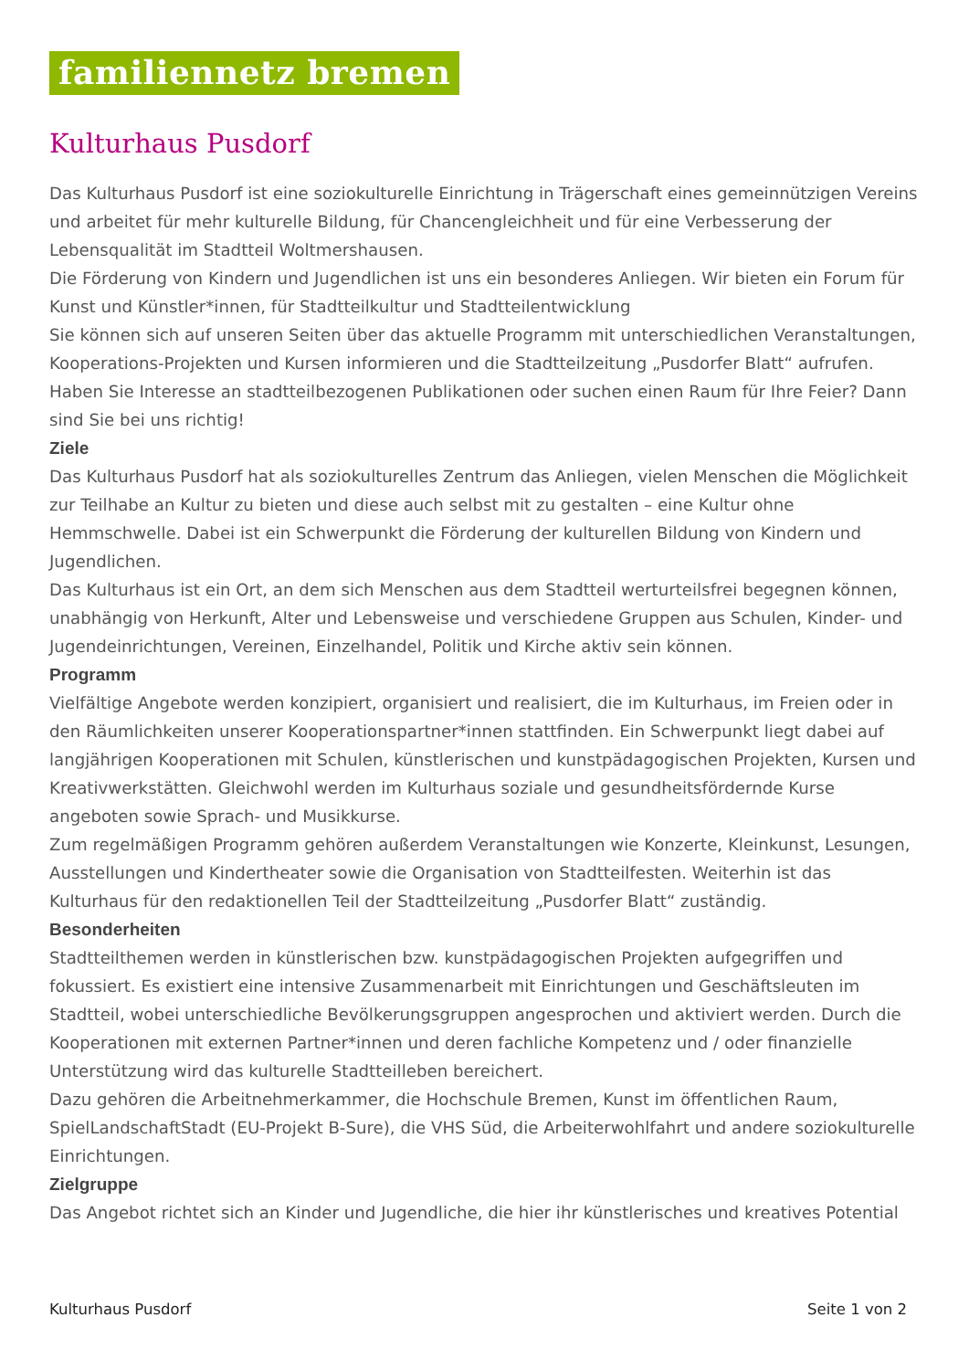familiennetz bremen
Kulturhaus Pusdorf
Das Kulturhaus Pusdorf ist eine soziokulturelle Einrichtung in Trägerschaft eines gemeinnützigen Vereins und arbeitet für mehr kulturelle Bildung, für Chancengleichheit und für eine Verbesserung der Lebensqualität im Stadtteil Woltmershausen.
Die Förderung von Kindern und Jugendlichen ist uns ein besonderes Anliegen. Wir bieten ein Forum für Kunst und Künstler*innen, für Stadtteilkultur und Stadtteilentwicklung
Sie können sich auf unseren Seiten über das aktuelle Programm mit unterschiedlichen Veranstaltungen, Kooperations-Projekten und Kursen informieren und die Stadtteilzeitung „Pusdorfer Blatt“ aufrufen. Haben Sie Interesse an stadtteilbezogenen Publikationen oder suchen einen Raum für Ihre Feier? Dann sind Sie bei uns richtig!
Ziele
Das Kulturhaus Pusdorf hat als soziokulturelles Zentrum das Anliegen, vielen Menschen die Möglichkeit zur Teilhabe an Kultur zu bieten und diese auch selbst mit zu gestalten – eine Kultur ohne Hemmschwelle. Dabei ist ein Schwerpunkt die Förderung der kulturellen Bildung von Kindern und Jugendlichen.
Das Kulturhaus ist ein Ort, an dem sich Menschen aus dem Stadtteil werturteilsfrei begegnen können, unabhängig von Herkunft, Alter und Lebensweise und verschiedene Gruppen aus Schulen, Kinder- und Jugendeinrichtungen, Vereinen, Einzelhandel, Politik und Kirche aktiv sein können.
Programm
Vielfältige Angebote werden konzipiert, organisiert und realisiert, die im Kulturhaus, im Freien oder in den Räumlichkeiten unserer Kooperationspartner*innen stattfinden. Ein Schwerpunkt liegt dabei auf langjährigen Kooperationen mit Schulen, künstlerischen und kunstpädagogischen Projekten, Kursen und Kreativwerkstätten. Gleichwohl werden im Kulturhaus soziale und gesundheitsfördernde Kurse angeboten sowie Sprach- und Musikkurse.
Zum regelmäßigen Programm gehören außerdem Veranstaltungen wie Konzerte, Kleinkunst, Lesungen, Ausstellungen und Kindertheater sowie die Organisation von Stadtteilfesten. Weiterhin ist das Kulturhaus für den redaktionellen Teil der Stadtteilzeitung „Pusdorfer Blatt“ zuständig.
Besonderheiten
Stadtteilthemen werden in künstlerischen bzw. kunstpädagogischen Projekten aufgegriffen und fokussiert. Es existiert eine intensive Zusammenarbeit mit Einrichtungen und Geschäftsleuten im Stadtteil, wobei unterschiedliche Bevölkerungsgruppen angesprochen und aktiviert werden. Durch die Kooperationen mit externen Partner*innen und deren fachliche Kompetenz und / oder finanzielle Unterstützung wird das kulturelle Stadtteilleben bereichert.
Dazu gehören die Arbeitnehmerkammer, die Hochschule Bremen, Kunst im öffentlichen Raum, SpielLandschaftStadt (EU-Projekt B-Sure), die VHS Süd, die Arbeiterwohlfahrt und andere soziokulturelle Einrichtungen.
Zielgruppe
Das Angebot richtet sich an Kinder und Jugendliche, die hier ihr künstlerisches und kreatives Potential
Kulturhaus Pusdorf Seite 1 von 2